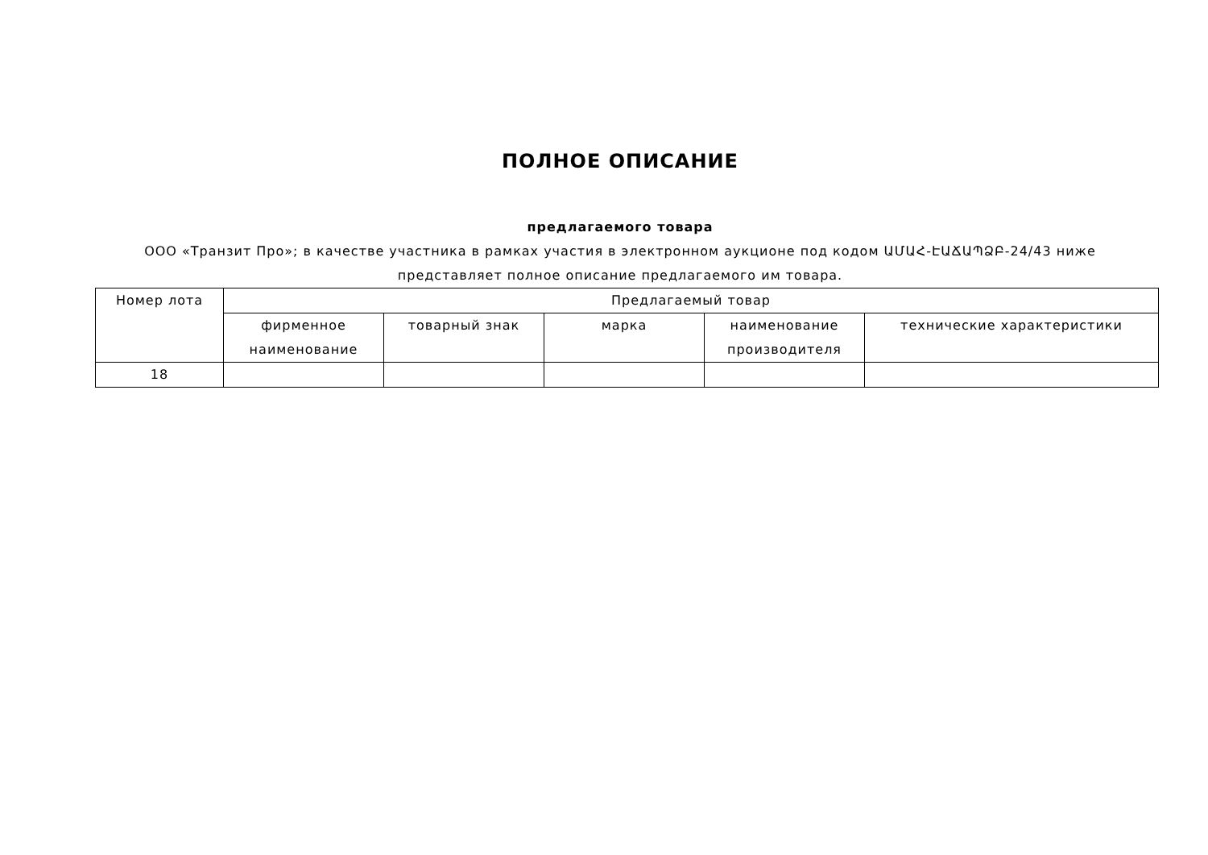ПОЛНОЕ ОПИСАНИЕ
предлагаемого товара
ООО «Транзит Про»; в качестве участника в рамках участия в электронном аукционе под кодом ԱՄԱՀ-ԷԱՃԱՊՁԲ-24/43 ниже представляет полное описание предлагаемого им товара.
| Номер лота | Предлагаемый товар | | | | |
| --- | --- | --- | --- | --- | --- |
| | фирменное наименование | товарный знак | марка | наименование производителя | технические характеристики |
| 18 | | | | | |